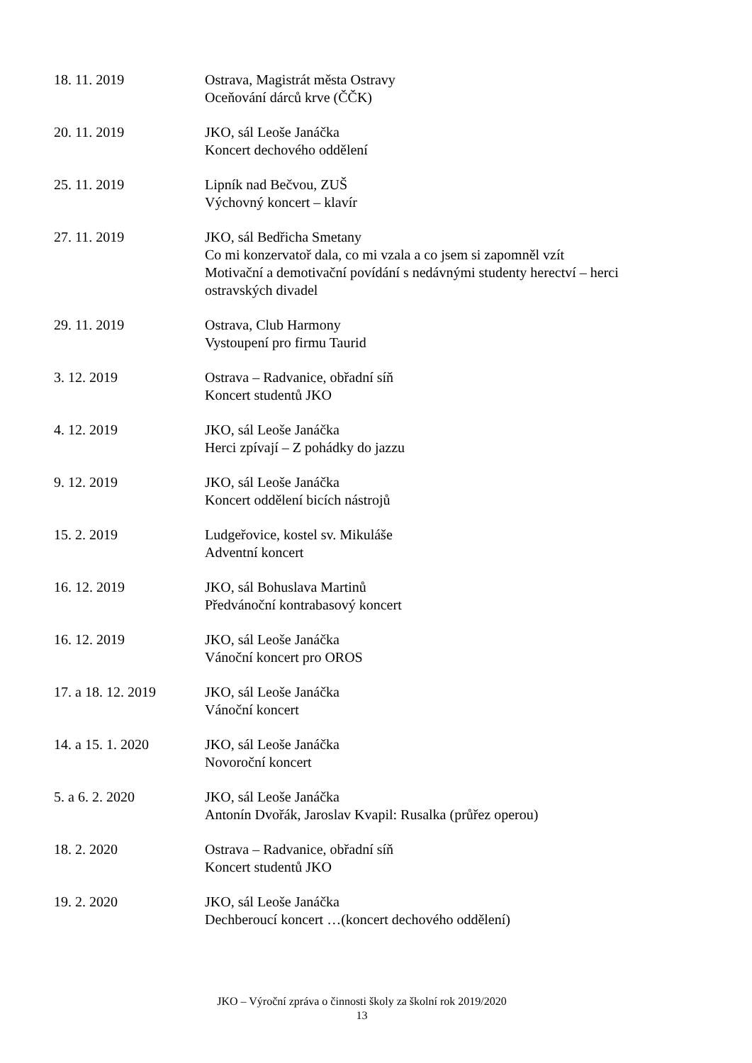18. 11. 2019 Ostrava, Magistrát města Ostravy
Oceňování dárců krve (ČČK)
20. 11. 2019 JKO, sál Leoše Janáčka
Koncert dechového oddělení
25. 11. 2019 Lipník nad Bečvou, ZUŠ
Výchovný koncert – klavír
27. 11. 2019 JKO, sál Bedřicha Smetany
Co mi konzervatoř dala, co mi vzala a co jsem si zapomněl vzít
Motivační a demotivační povídání s nedávnými studenty herectví – herci ostravských divadel
29. 11. 2019 Ostrava, Club Harmony
Vystoupení pro firmu Taurid
3. 12. 2019 Ostrava – Radvanice, obřadní síň
Koncert studentů JKO
4. 12. 2019 JKO, sál Leoše Janáčka
Herci zpívají – Z pohádky do jazzu
9. 12. 2019 JKO, sál Leoše Janáčka
Koncert oddělení bicích nástrojů
15. 2. 2019 Ludgeřovice, kostel sv. Mikuláše
Adventní koncert
16. 12. 2019 JKO, sál Bohuslava Martinů
Předvánoční kontrabasový koncert
16. 12. 2019 JKO, sál Leoše Janáčka
Vánoční koncert pro OROS
17. a 18. 12. 2019
JKO, sál Leoše Janáčka
Vánoční koncert
14. a 15. 1. 2020 JKO, sál Leoše Janáčka
Novoroční koncert
5. a 6. 2. 2020 JKO, sál Leoše Janáčka
Antonín Dvořák, Jaroslav Kvapil: Rusalka (průřez operou)
18. 2. 2020 Ostrava – Radvanice, obřadní síň
Koncert studentů JKO
19. 2. 2020 JKO, sál Leoše Janáčka
Dechberoucí koncert …(koncert dechového oddělení)
JKO – Výroční zpráva o činnosti školy za školní rok 2019/2020
13